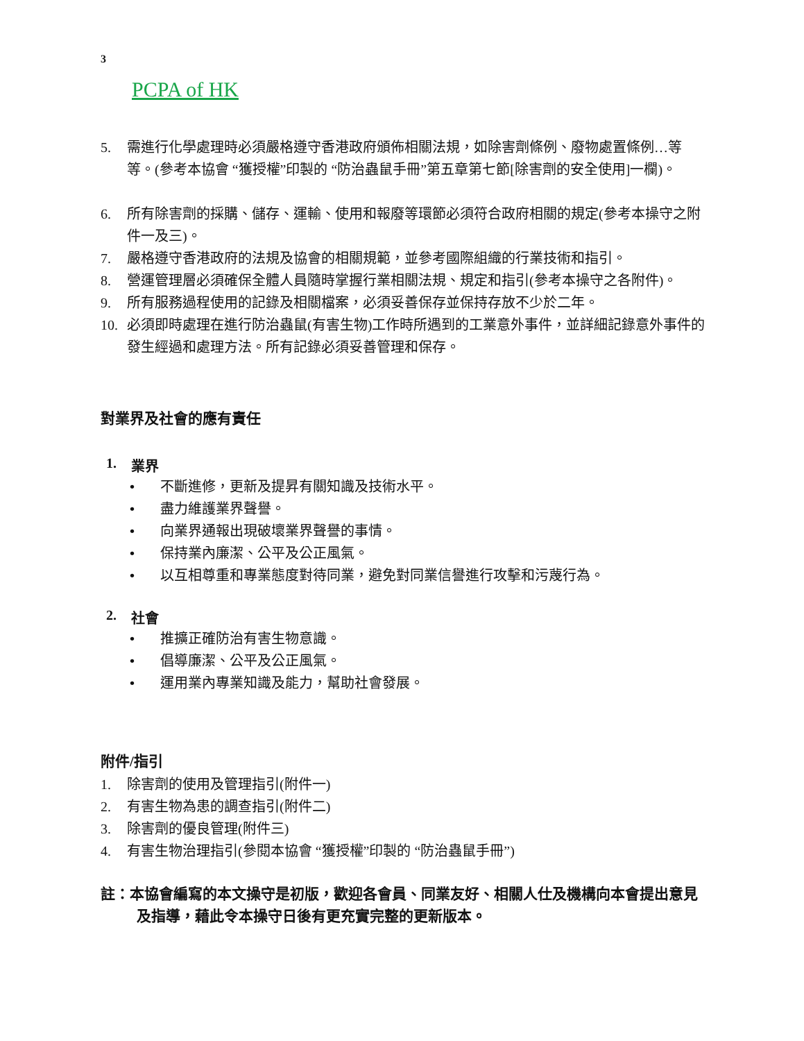3
PCPA of HK
5. 需進行化學處理時必須嚴格遵守香港政府頒佈相關法規，如除害劑條例、廢物處置條例…等等。(參考本協會 “獲授權”印製的 “防治蟲鼠手冊”第五章第七節[除害劑的安全使用]一欄)。
6. 所有除害劑的採購、儲存、運輸、使用和報廢等環節必須符合政府相關的規定(參考本操守之附件一及三)。
7. 嚴格遵守香港政府的法規及協會的相關規範，並參考國際組織的行業技術和指引。
8. 營運管理層必須確保全體人員隨時掌握行業相關法規、規定和指引(參考本操守之各附件)。
9. 所有服務過程使用的記錄及相關檔案，必須妥善保存並保持存放不少於二年。
10. 必須即時處理在進行防治蟲鼠(有害生物)工作時所遇到的工業意外事件，並詳細記錄意外事件的發生經過和處理方法。所有記錄必須妥善管理和保存。
對業界及社會的應有責任
1. 業界
• 不斷進修，更新及提昇有關知識及技術水平。
• 盡力維護業界聲譽。
• 向業界通報出現破壞業界聲譽的事情。
• 保持業內廉潔、公平及公正風氣。
• 以互相尊重和專業態度對待同業，避免對同業信譽進行攻擊和污蔑行為。
2. 社會
• 推擴正確防治有害生物意識。
• 倡導廉潔、公平及公正風氣。
• 運用業內專業知識及能力，幫助社會發展。
附件/指引
1. 除害劑的使用及管理指引(附件一)
2. 有害生物為患的調查指引(附件二)
3. 除害劑的優良管理(附件三)
4. 有害生物治理指引(參閱本協會 “獲授權”印製的 “防治蟲鼠手冊”)
註：本協會編寫的本文操守是初版，歡迎各會員、同業友好、相關人仕及機構向本會提出意見
及指導，藉此令本操守日後有更充實完整的更新版本。